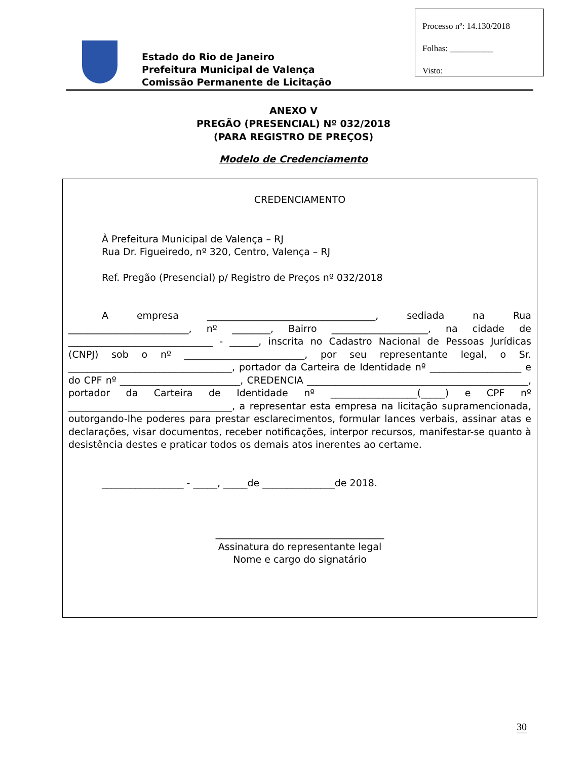Processo nº: 14.130/2018
Folhas: __________
Visto:
Estado do Rio de Janeiro
Prefeitura Municipal de Valença
Comissão Permanente de Licitação
ANEXO V
PREGÃO (PRESENCIAL) Nº 032/2018
(PARA REGISTRO DE PREÇOS)
Modelo de Credenciamento
CREDENCIAMENTO
À Prefeitura Municipal de Valença – RJ
Rua Dr. Figueiredo, nº 320, Centro, Valença – RJ
Ref. Pregão (Presencial) p/ Registro de Preços nº 032/2018
A empresa ___________________________________, sediada na Rua _________________________, nº ________, Bairro ____________________, na cidade de ______________________________ - ______, inscrita no Cadastro Nacional de Pessoas Jurídicas (CNPJ) sob o nº _________________________, por seu representante legal, o Sr. __________________________________, portador da Carteira de Identidade nº ___________________ e do CPF nº _________________________, CREDENCIA ______________________________________________, portador da Carteira de Identidade nº __________________(_____) e CPF nº __________________________________, a representar esta empresa na licitação supramencionada, outorgando-lhe poderes para prestar esclarecimentos, formular lances verbais, assinar atas e declarações, visar documentos, receber notificações, interpor recursos, manifestar-se quanto à desistência destes e praticar todos os demais atos inerentes ao certame.
_________________ - _____, _____de _______________de 2018.
___________________________________
Assinatura do representante legal
Nome e cargo do signatário
30